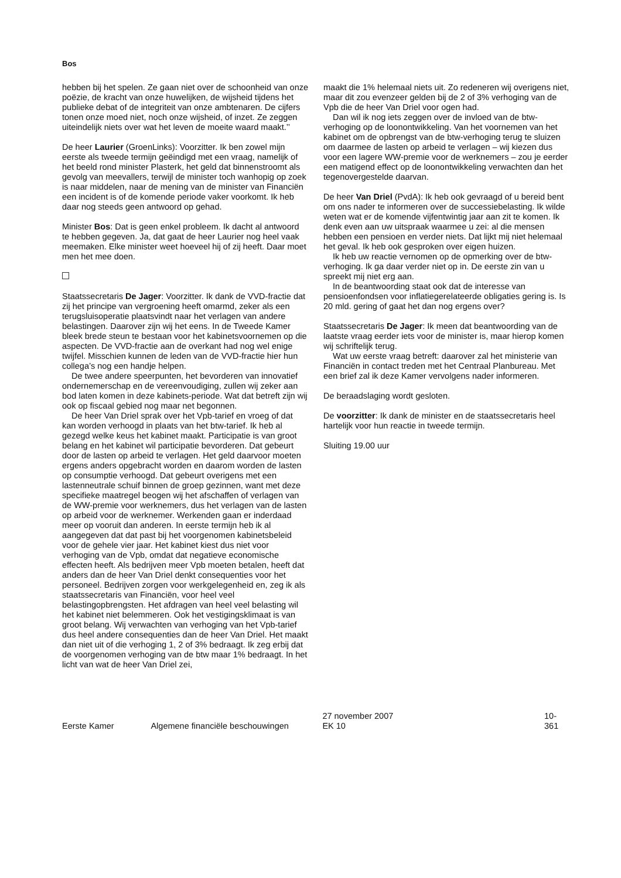Bos
hebben bij het spelen. Ze gaan niet over de schoonheid van onze poëzie, de kracht van onze huwelijken, de wijsheid tijdens het publieke debat of de integriteit van onze ambtenaren. De cijfers tonen onze moed niet, noch onze wijsheid, of inzet. Ze zeggen uiteindelijk niets over wat het leven de moeite waard maakt.’’
De heer Laurier (GroenLinks): Voorzitter. Ik ben zowel mijn eerste als tweede termijn geëindigd met een vraag, namelijk of het beeld rond minister Plasterk, het geld dat binnenstroomt als gevolg van meevallers, terwijl de minister toch wanhopig op zoek is naar middelen, naar de mening van de minister van Financiën een incident is of de komende periode vaker voorkomt. Ik heb daar nog steeds geen antwoord op gehad.
Minister Bos: Dat is geen enkel probleem. Ik dacht al antwoord te hebben gegeven. Ja, dat gaat de heer Laurier nog heel vaak meemaken. Elke minister weet hoeveel hij of zij heeft. Daar moet men het mee doen.
Staatssecretaris De Jager: Voorzitter. Ik dank de VVD-fractie dat zij het principe van vergroening heeft omarmd, zeker als een terugsluisoperatie plaatsvindt naar het verlagen van andere belastingen. Daarover zijn wij het eens. In de Tweede Kamer bleek brede steun te bestaan voor het kabinetsvoornemen op die aspecten. De VVD-fractie aan de overkant had nog wel enige twijfel. Misschien kunnen de leden van de VVD-fractie hier hun collega’s nog een handje helpen.
De twee andere speerpunten, het bevorderen van innovatief ondernemerschap en de vereenvoudiging, zullen wij zeker aan bod laten komen in deze kabinets-periode. Wat dat betreft zijn wij ook op fiscaal gebied nog maar net begonnen.
De heer Van Driel sprak over het Vpb-tarief en vroeg of dat kan worden verhoogd in plaats van het btw-tarief. Ik heb al gezegd welke keus het kabinet maakt. Participatie is van groot belang en het kabinet wil participatie bevorderen. Dat gebeurt door de lasten op arbeid te verlagen. Het geld daarvoor moeten ergens anders opgebracht worden en daarom worden de lasten op consumptie verhoogd. Dat gebeurt overigens met een lastenneutrale schuif binnen de groep gezinnen, want met deze specifieke maatregel beogen wij het afschaffen of verlagen van de WW-premie voor werknemers, dus het verlagen van de lasten op arbeid voor de werknemer. Werkenden gaan er inderdaad meer op vooruit dan anderen. In eerste termijn heb ik al aangegeven dat dat past bij het voorgenomen kabinetsbeleid voor de gehele vier jaar. Het kabinet kiest dus niet voor verhoging van de Vpb, omdat dat negatieve economische effecten heeft. Als bedrijven meer Vpb moeten betalen, heeft dat anders dan de heer Van Driel denkt consequenties voor het personeel. Bedrijven zorgen voor werkgelegenheid en, zeg ik als staatssecretaris van Financiën, voor heel veel belastingopbrengsten. Het afdragen van heel veel belasting wil het kabinet niet belemmeren. Ook het vestigingsklimaat is van groot belang. Wij verwachten van verhoging van het Vpb-tarief dus heel andere consequenties dan de heer Van Driel. Het maakt dan niet uit of die verhoging 1, 2 of 3% bedraagt. Ik zeg erbij dat de voorgenomen verhoging van de btw maar 1% bedraagt. In het licht van wat de heer Van Driel zei,
maakt die 1% helemaal niets uit. Zo redeneren wij overigens niet, maar dit zou evenzeer gelden bij de 2 of 3% verhoging van de Vpb die de heer Van Driel voor ogen had.
Dan wil ik nog iets zeggen over de invloed van de btw-verhoging op de loonontwikkeling. Van het voornemen van het kabinet om de opbrengst van de btw-verhoging terug te sluizen om daarmee de lasten op arbeid te verlagen – wij kiezen dus voor een lagere WW-premie voor de werknemers – zou je eerder een matigend effect op de loonontwikkeling verwachten dan het tegenovergestelde daarvan.
De heer Van Driel (PvdA): Ik heb ook gevraagd of u bereid bent om ons nader te informeren over de successiebelasting. Ik wilde weten wat er de komende vijfentwintig jaar aan zit te komen. Ik denk even aan uw uitspraak waarmee u zei: al die mensen hebben een pensioen en verder niets. Dat lijkt mij niet helemaal het geval. Ik heb ook gesproken over eigen huizen.
Ik heb uw reactie vernomen op de opmerking over de btw-verhoging. Ik ga daar verder niet op in. De eerste zin van u spreekt mij niet erg aan.
In de beantwoording staat ook dat de interesse van pensioenfondsen voor inflatiegerelateerde obligaties gering is. Is 20 mld. gering of gaat het dan nog ergens over?
Staatssecretaris De Jager: Ik meen dat beantwoording van de laatste vraag eerder iets voor de minister is, maar hierop komen wij schriftelijk terug.
Wat uw eerste vraag betreft: daarover zal het ministerie van Financiën in contact treden met het Centraal Planbureau. Met een brief zal ik deze Kamer vervolgens nader informeren.
De beraadslaging wordt gesloten.
De voorzitter: Ik dank de minister en de staatssecretaris heel hartelijk voor hun reactie in tweede termijn.
Sluiting 19.00 uur
Eerste Kamer Algemene financiële beschouwingen 27 november 2007
EK 10 10-361